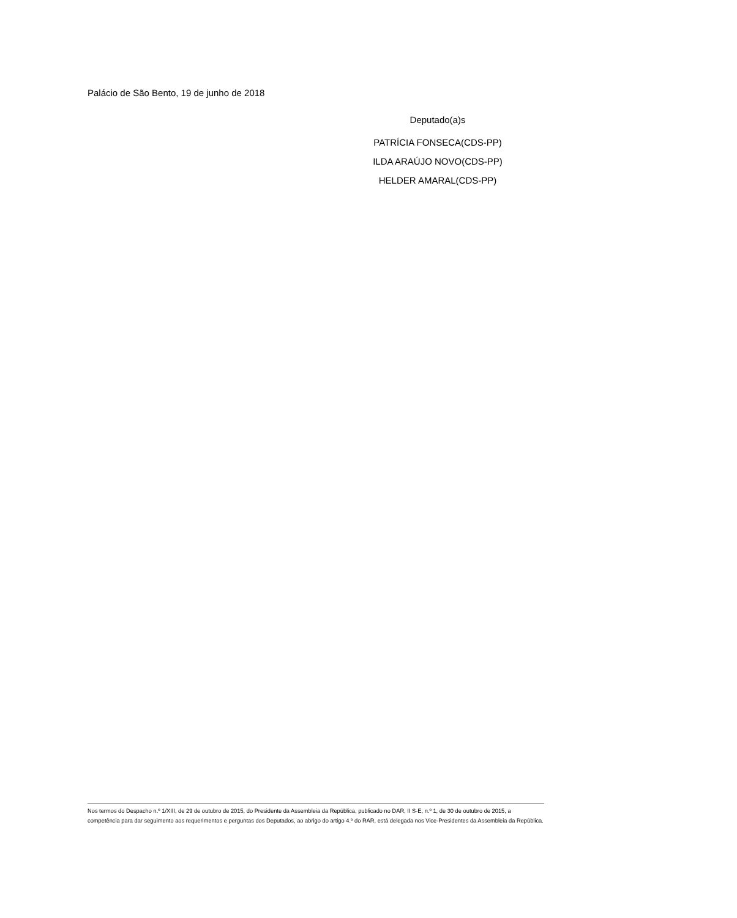Palácio de São Bento, 19 de junho de 2018
Deputado(a)s
PATRÍCIA FONSECA(CDS-PP)
ILDA ARAÚJO NOVO(CDS-PP)
HELDER AMARAL(CDS-PP)
Nos termos do Despacho n.º 1/XIII, de 29 de outubro de 2015, do Presidente da Assembleia da República, publicado no DAR, II S-E, n.º 1, de 30 de outubro de 2015, a competência para dar seguimento aos requerimentos e perguntas dos Deputados, ao abrigo do artigo 4.º do RAR, está delegada nos Vice-Presidentes da Assembleia da República.